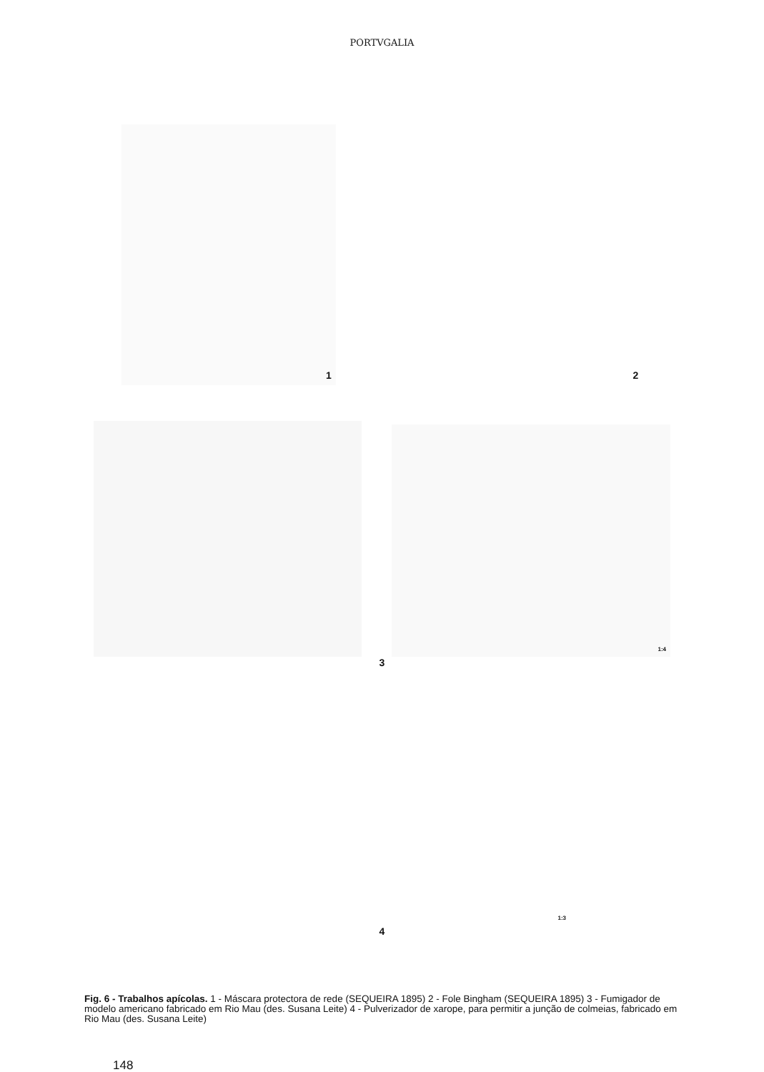PORTVGALIA
1
2
1:4
3
1:3
4
Fig. 6 - Trabalhos apícolas. 1 - Máscara protectora de rede (SEQUEIRA 1895) 2 - Fole Bingham (SEQUEIRA 1895) 3 - Fumigador de modelo americano fabricado em Rio Mau (des. Susana Leite) 4 - Pulverizador de xarope, para permitir a junção de colmeias, fabricado em Rio Mau (des. Susana Leite)
148